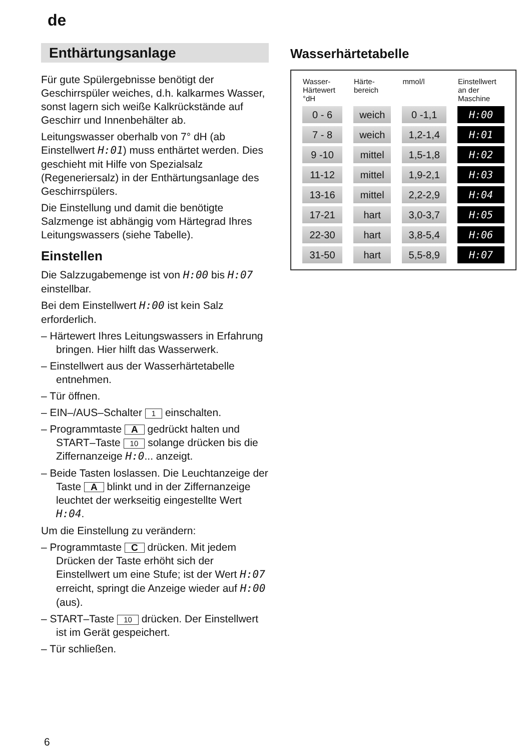de
Enthärtungsanlage
Für gute Spülergebnisse benötigt der Geschirrspüler weiches, d.h. kalkarmes Wasser, sonst lagern sich weiße Kalkrückstände auf Geschirr und Innenbehälter ab.
Leitungswasser oberhalb von 7° dH (ab Einstellwert H:01) muss enthärtet werden. Dies geschieht mit Hilfe von Spezialsalz (Regeneriersalz) in der Enthärtungsanlage des Geschirrspülers.
Die Einstellung und damit die benötigte Salzmenge ist abhängig vom Härtegrad Ihres Leitungswassers (siehe Tabelle).
Einstellen
Die Salzzugabemenge ist von H:00 bis H:07 einstellbar.
Bei dem Einstellwert H:00 ist kein Salz erforderlich.
– Härtewert Ihres Leitungswassers in Erfahrung bringen. Hier hilft das Wasserwerk.
– Einstellwert aus der Wasserhärtetabelle entnehmen.
– Tür öffnen.
– EIN–/AUS–Schalter 1 einschalten.
– Programmtaste A gedrückt halten und START–Taste 10 solange drücken bis die Ziffernanzeige H:0... anzeigt.
– Beide Tasten loslassen. Die Leuchtanzeige der Taste A blinkt und in der Ziffernanzeige leuchtet der werkseitig eingestellte Wert H:04.
Um die Einstellung zu verändern:
– Programmtaste C drücken. Mit jedem Drücken der Taste erhöht sich der Einstellwert um eine Stufe; ist der Wert H:07 erreicht, springt die Anzeige wieder auf H:00 (aus).
– START–Taste 10 drücken. Der Einstellwert ist im Gerät gespeichert.
– Tür schließen.
Wasserhärtetabelle
| Wasser- Härtewert °dH | Härte- bereich | mmol/l | Einstellwert an der Maschine |
| --- | --- | --- | --- |
| 0 - 6 | weich | 0 -1,1 | H:00 |
| 7 - 8 | weich | 1,2-1,4 | H:01 |
| 9 -10 | mittel | 1,5-1,8 | H:02 |
| 11-12 | mittel | 1,9-2,1 | H:03 |
| 13-16 | mittel | 2,2-2,9 | H:04 |
| 17-21 | hart | 3,0-3,7 | H:05 |
| 22-30 | hart | 3,8-5,4 | H:06 |
| 31-50 | hart | 5,5-8,9 | H:07 |
6